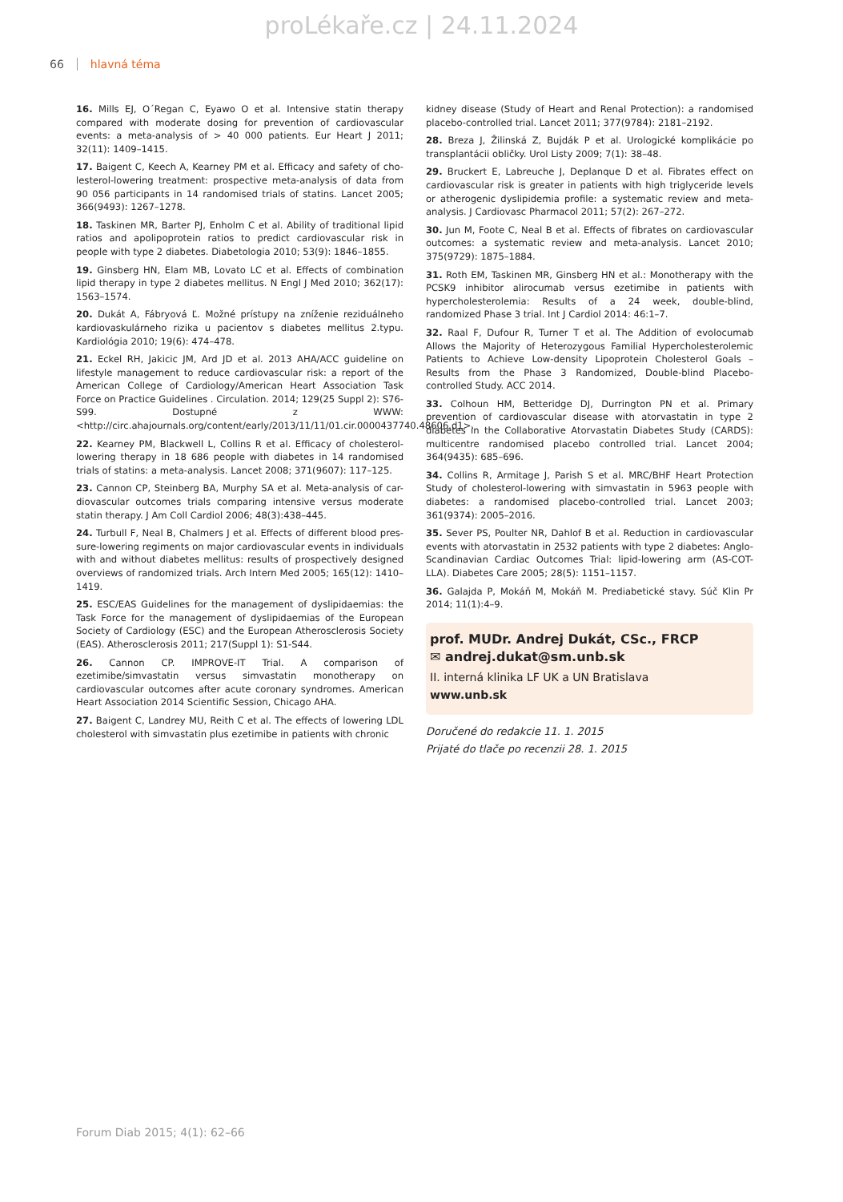proLékaře.cz | 24.11.2024
66 hlavná téma
16. Mills EJ, O´Regan C, Eyawo O et al. Intensive statin therapy compared with moderate dosing for prevention of cardiovascular events: a meta-analysis of > 40 000 patients. Eur Heart J 2011; 32(11): 1409–1415.
17. Baigent C, Keech A, Kearney PM et al. Efficacy and safety of cho-lesterol-lowering treatment: prospective meta-analysis of data from 90 056 participants in 14 randomised trials of statins. Lancet 2005; 366(9493): 1267–1278.
18. Taskinen MR, Barter PJ, Enholm C et al. Ability of traditional lipid ratios and apolipoprotein ratios to predict cardiovascular risk in people with type 2 diabetes. Diabetologia 2010; 53(9): 1846–1855.
19. Ginsberg HN, Elam MB, Lovato LC et al. Effects of combination lipid therapy in type 2 diabetes mellitus. N Engl J Med 2010; 362(17): 1563–1574.
20. Dukát A, Fábryová Ľ. Možné prístupy na zníženie reziduálneho kardiovaskulárneho rizika u pacientov s diabetes mellitus 2.typu. Kardiológia 2010; 19(6): 474–478.
21. Eckel RH, Jakicic JM, Ard JD et al. 2013 AHA/ACC guideline on lifestyle management to reduce cardiovascular risk: a report of the American College of Cardiology/American Heart Association Task Force on Practice Guidelines . Circulation. 2014; 129(25 Suppl 2): S76-S99. Dostupné z WWW: <http://circ.ahajournals.org/content/early/2013/11/11/01.cir.0000437740.48606.d1>.
22. Kearney PM, Blackwell L, Collins R et al. Efficacy of cholesterol-lowering therapy in 18 686 people with diabetes in 14 randomised trials of statins: a meta-analysis. Lancet 2008; 371(9607): 117–125.
23. Cannon CP, Steinberg BA, Murphy SA et al. Meta-analysis of car-diovascular outcomes trials comparing intensive versus moderate statin therapy. J Am Coll Cardiol 2006; 48(3):438–445.
24. Turbull F, Neal B, Chalmers J et al. Effects of different blood pres-sure-lowering regiments on major cardiovascular events in individuals with and without diabetes mellitus: results of prospectively designed overviews of randomized trials. Arch Intern Med 2005; 165(12): 1410–1419.
25. ESC/EAS Guidelines for the management of dyslipidaemias: the Task Force for the management of dyslipidaemias of the European Society of Cardiology (ESC) and the European Atherosclerosis Society (EAS). Atherosclerosis 2011; 217(Suppl 1): S1-S44.
26. Cannon CP. IMPROVE-IT Trial. A comparison of ezetimibe/simvastatin versus simvastatin monotherapy on cardiovascular outcomes after acute coronary syndromes. American Heart Association 2014 Scientific Session, Chicago AHA.
27. Baigent C, Landrey MU, Reith C et al. The effects of lowering LDL cholesterol with simvastatin plus ezetimibe in patients with chronic
kidney disease (Study of Heart and Renal Protection): a randomised placebo-controlled trial. Lancet 2011; 377(9784): 2181–2192.
28. Breza J, Žilinská Z, Bujdák P et al. Urologické komplikácie po transplantácii obličky. Urol Listy 2009; 7(1): 38–48.
29. Bruckert E, Labreuche J, Deplanque D et al. Fibrates effect on cardiovascular risk is greater in patients with high triglyceride levels or atherogenic dyslipidemia profile: a systematic review and meta-analysis. J Cardiovasc Pharmacol 2011; 57(2): 267–272.
30. Jun M, Foote C, Neal B et al. Effects of fibrates on cardiovascular outcomes: a systematic review and meta-analysis. Lancet 2010; 375(9729): 1875–1884.
31. Roth EM, Taskinen MR, Ginsberg HN et al.: Monotherapy with the PCSK9 inhibitor alirocumab versus ezetimibe in patients with hypercholesterolemia: Results of a 24 week, double-blind, randomized Phase 3 trial. Int J Cardiol 2014: 46:1–7.
32. Raal F, Dufour R, Turner T et al. The Addition of evolocumab Allows the Majority of Heterozygous Familial Hypercholesterolemic Patients to Achieve Low-density Lipoprotein Cholesterol Goals – Results from the Phase 3 Randomized, Double-blind Placebo-controlled Study. ACC 2014.
33. Colhoun HM, Betteridge DJ, Durrington PN et al. Primary prevention of cardiovascular disease with atorvastatin in type 2 diabetes in the Collaborative Atorvastatin Diabetes Study (CARDS): multicentre randomised placebo controlled trial. Lancet 2004; 364(9435): 685–696.
34. Collins R, Armitage J, Parish S et al. MRC/BHF Heart Protection Study of cholesterol-lowering with simvastatin in 5963 people with diabetes: a randomised placebo-controlled trial. Lancet 2003; 361(9374): 2005–2016.
35. Sever PS, Poulter NR, Dahlof B et al. Reduction in cardiovascular events with atorvastatin in 2532 patients with type 2 diabetes: Anglo-Scandinavian Cardiac Outcomes Trial: lipid-lowering arm (AS-COT-LLA). Diabetes Care 2005; 28(5): 1151–1157.
36. Galajda P, Mokáň M, Mokáň M. Prediabetické stavy. Súč Klin Pr 2014; 11(1):4–9.
prof. MUDr. Andrej Dukát, CSc., FRCP
✉ andrej.dukat@sm.unb.sk
II. interná klinika LF UK a UN Bratislava
www.unb.sk
Doručené do redakcie 11. 1. 2015
Prijaté do tlače po recenzii 28. 1. 2015
Forum Diab 2015; 4(1): 62–66